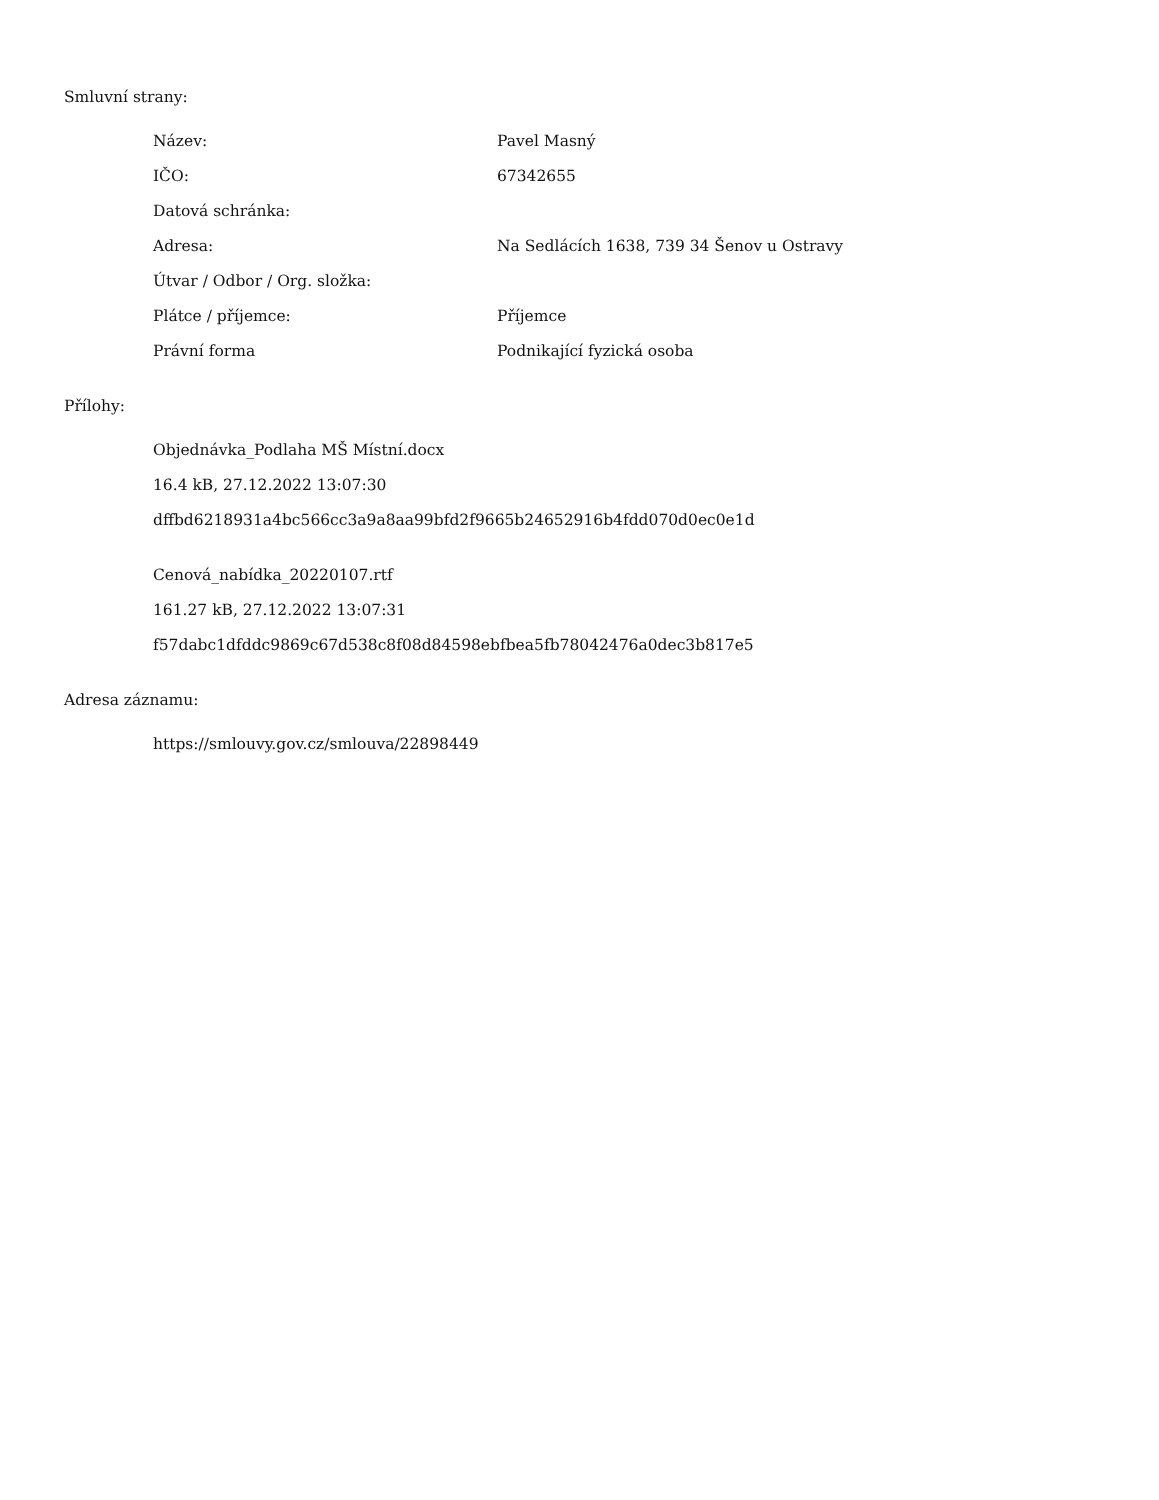Smluvní strany:
| Název: | Pavel Masný |
| IČO: | 67342655 |
| Datová schránka: | |
| Adresa: | Na Sedlácích 1638, 739 34 Šenov u Ostravy |
| Útvar / Odbor / Org. složka: | |
| Plátce / příjemce: | Příjemce |
| Právní forma | Podnikající fyzická osoba |
Přílohy:
Objednávka_Podlaha MŠ Místní.docx
16.4 kB, 27.12.2022 13:07:30
dffbd6218931a4bc566cc3a9a8aa99bfd2f9665b24652916b4fdd070d0ec0e1d
Cenová_nabídka_20220107.rtf
161.27 kB, 27.12.2022 13:07:31
f57dabc1dfddc9869c67d538c8f08d84598ebfbea5fb78042476a0dec3b817e5
Adresa záznamu:
https://smlouvy.gov.cz/smlouva/22898449